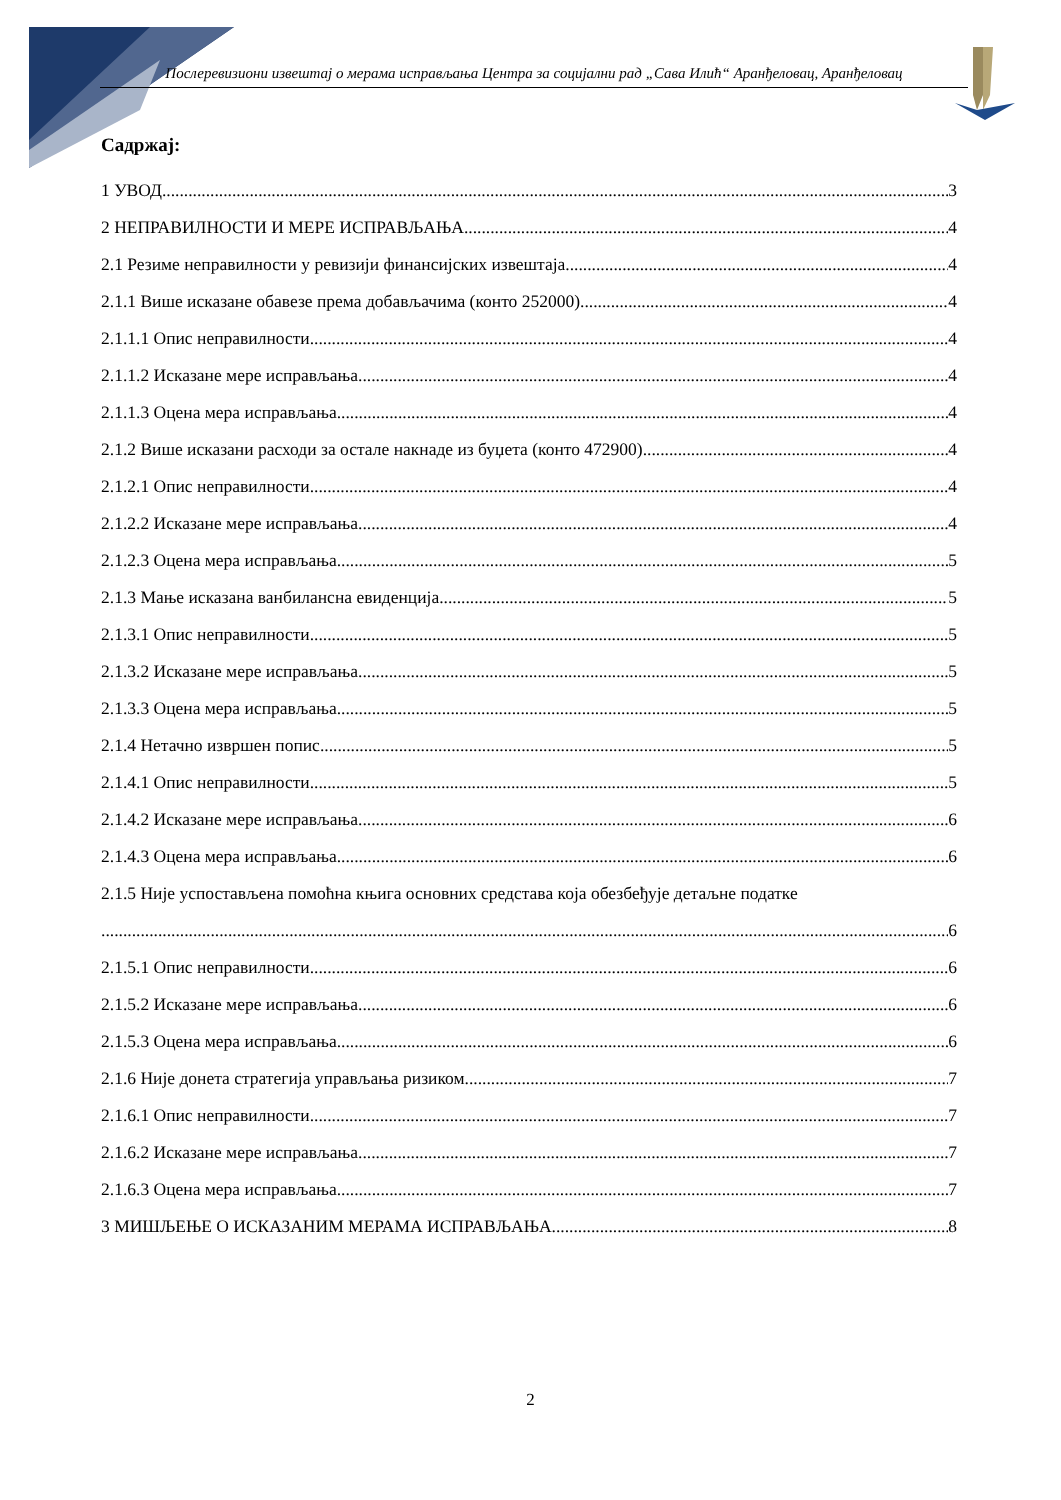Послеревизиони извештај о мерама исправљања Центра за социјални рад „Сава Илић“ Аранђеловац, Аранђеловац
Садржај:
1 УВОД 3
2 НЕПРАВИЛНОСТИ И МЕРЕ ИСПРАВЉАЊА 4
2.1 Резиме неправилности у ревизији финансијских извештаја 4
2.1.1 Више исказане обавезе према добављачима (конто 252000) 4
2.1.1.1 Опис неправилности 4
2.1.1.2 Исказане мере исправљања 4
2.1.1.3 Оцена мера исправљања 4
2.1.2 Више исказани расходи за остале накнаде из буџета (конто 472900) 4
2.1.2.1 Опис неправилности 4
2.1.2.2 Исказане мере исправљања 4
2.1.2.3 Оцена мера исправљања 5
2.1.3 Мање исказана ванбилансна евиденција 5
2.1.3.1 Опис неправилности 5
2.1.3.2 Исказане мере исправљања 5
2.1.3.3 Оцена мера исправљања 5
2.1.4 Нетачно извршен попис 5
2.1.4.1 Опис неправилности 5
2.1.4.2 Исказане мере исправљања 6
2.1.4.3 Оцена мера исправљања 6
2.1.5 Није успостављена помоћна књига основних средстава која обезбеђује детаљне податке
6
2.1.5.1 Опис неправилности 6
2.1.5.2 Исказане мере исправљања 6
2.1.5.3 Оцена мера исправљања 6
2.1.6 Није донета стратегија управљања ризиком 7
2.1.6.1 Опис неправилности 7
2.1.6.2 Исказане мере исправљања 7
2.1.6.3 Оцена мера исправљања 7
3 МИШЉЕЊЕ О ИСКАЗАНИМ МЕРАМА ИСПРАВЉАЊА 8
2